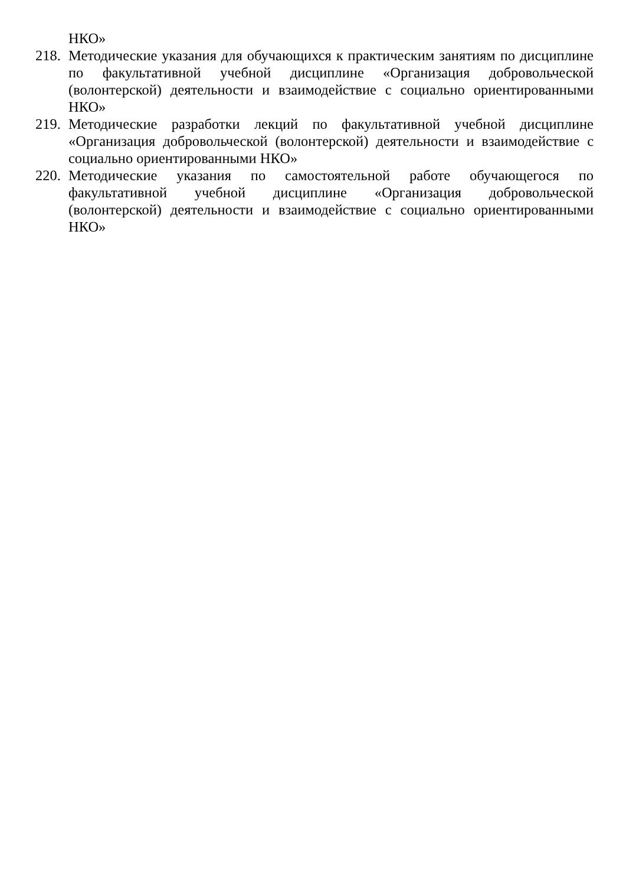НКО»
218.
Методические указания для обучающихся к практическим занятиям по дисциплине по факультативной учебной дисциплине «Организация добровольческой (волонтерской) деятельности и взаимодействие с социально ориентированными НКО»
219.
Методические разработки лекций по факультативной учебной дисциплине «Организация добровольческой (волонтерской) деятельности и взаимодействие с социально ориентированными НКО»
220.
Методические указания по самостоятельной работе обучающегося по факультативной учебной дисциплине «Организация добровольческой (волонтерской) деятельности и взаимодействие с социально ориентированными НКО»